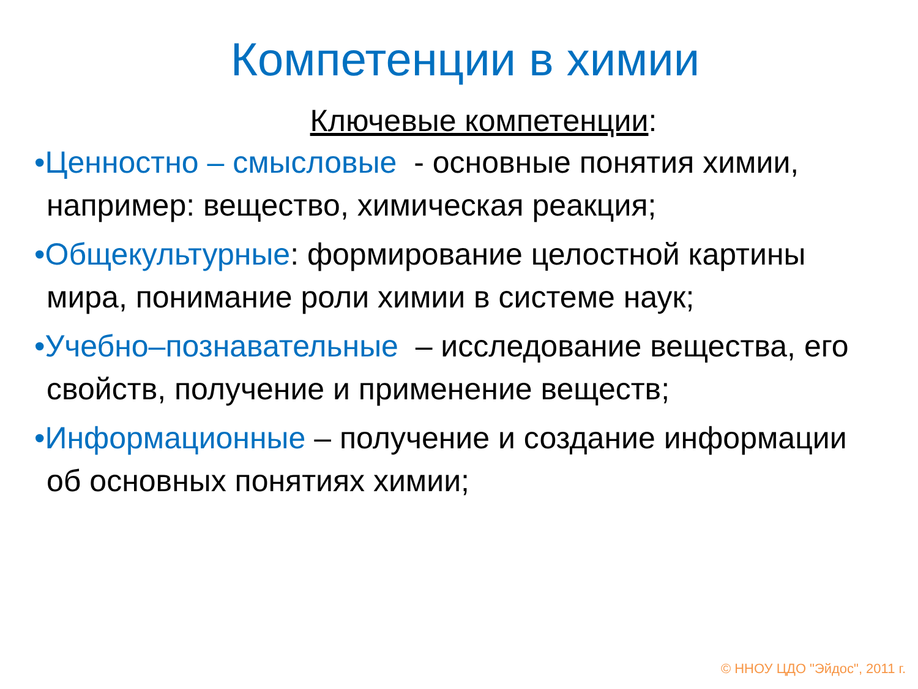Компетенции в химии
Ключевые компетенции:
•Ценностно – смысловые - основные понятия химии, например: вещество, химическая реакция;
•Общекультурные: формирование целостной картины мира, понимание роли химии в системе наук;
•Учебно–познавательные – исследование вещества, его свойств, получение и применение веществ;
•Информационные – получение и создание информации об основных понятиях химии;
© ННОУ ЦДО "Эйдос", 2011 г.